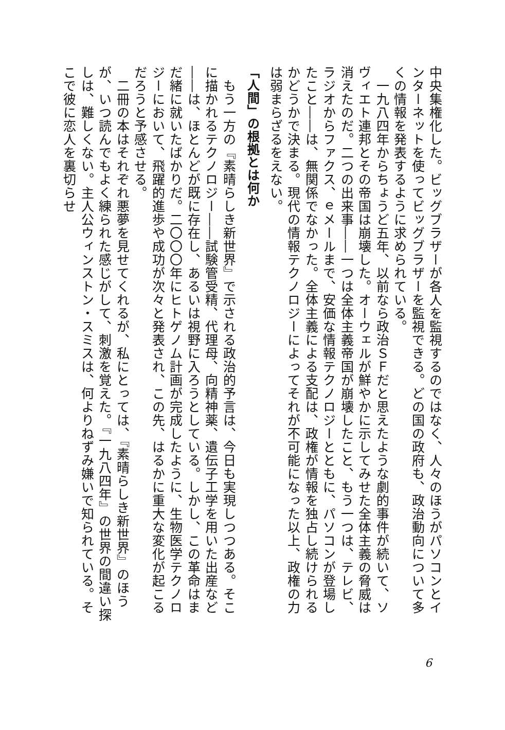中央集権化した。ビッグブラザーが各人を監視するのではなく、人々のほうがパソコンとインターネットを使ってビッグブラザーを監視できる。どの国の政府も、政治動向について多くの情報を発表するように求められている。
　一九八四年からちょうど五年、以前なら政治ＳＦだと思えたような劇的事件が続いて、ソヴィエト連邦とその帝国は崩壊した。オーウェルが鮮やかに示してみせた全体主義の脅威は消えたのだ。二つの出来事――一つは全体主義帝国が崩壊したこと、もう一つは、テレビ、ラジオからファクス、ｅメールまで、安価な情報テクノロジーとともに、パソコンが登場したこと――は、無関係でなかった。全体主義による支配は、政権が情報を独占し続けられるかどうかで決まる。現代の情報テクノロジーによってそれが不可能になった以上、政権の力は弱まらざるをえない。
「人間」の根拠とは何か
　もう一方の『素晴らしき新世界』で示される政治的予言は、今日も実現しつつある。そこに描かれるテクノロジー――試験管受精、代理母、向精神薬、遺伝子工学を用いた出産など――は、ほとんどが既に存在し、あるいは視野に入ろうとしている。しかし、この革命はまだ緒に就いたばかりだ。二〇〇〇年にヒトゲノム計画が完成したように、生物医学テクノロジーにおいて、飛躍的進歩や成功が次々と発表され、この先、はるかに重大な変化が起こるだろうと予感させる。
　二冊の本はそれぞれ悪夢を見せてくれるが、私にとっては、『素晴らしき新世界』のほうが、いつ読んでもよく練られた感じがして、刺激を覚えた。『一九八四年』の世界の間違い探しは、難しくない。主人公ウィンストン・スミスは、何よりねずみ嫌いで知られている。そこで彼に恋人を裏切らせ
6